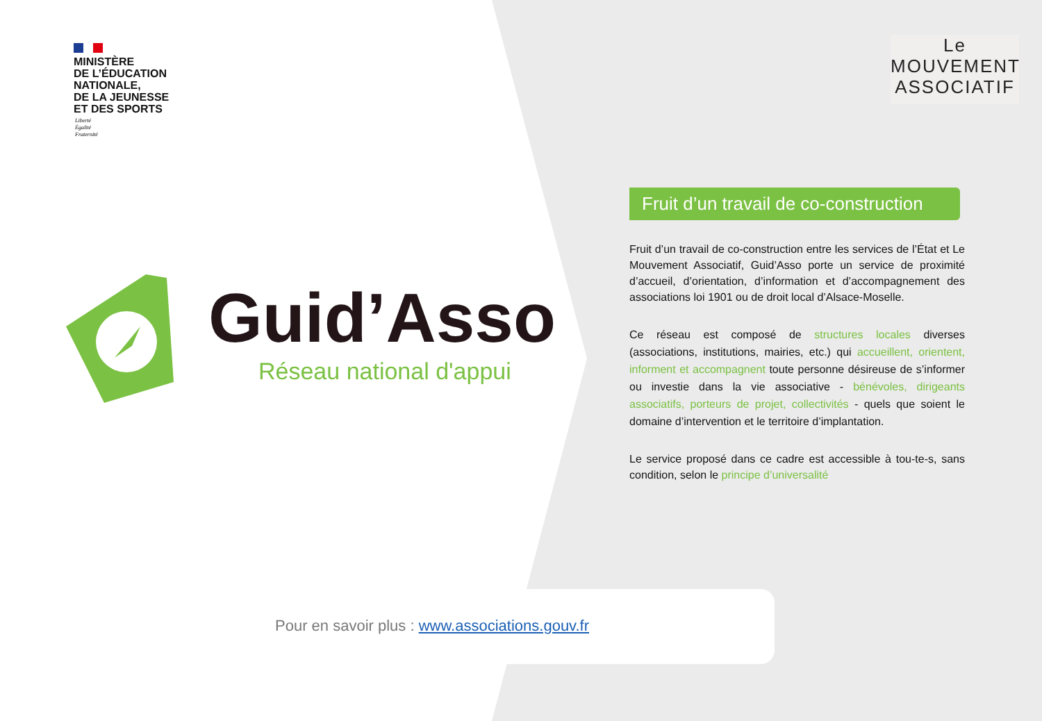MINISTÈRE
DE L’ÉDUCATION
NATIONALE,
DE LA JEUNESSE
ET DES SPORTS
Liberté
Égalité
Fraternité
Guid’Asso
Réseau national d'appui
Le
MOUVEMENT
ASSOCIATIF
Fruit d’un travail de co-construction
Fruit d’un travail de co-construction entre les services de l’État et Le Mouvement Associatif, Guid’Asso porte un service de proximité d’accueil, d’orientation, d’information et d’accompagnement des associations loi 1901 ou de droit local d’Alsace-Moselle.
Ce réseau est composé de structures locales diverses (associations, institutions, mairies, etc.) qui accueillent, orientent, informent et accompagnent toute personne désireuse de s’informer ou investie dans la vie associative - bénévoles, dirigeants associatifs, porteurs de projet, collectivités - quels que soient le domaine d’intervention et le territoire d’implantation.
Le service proposé dans ce cadre est accessible à tou-te-s, sans condition, selon le principe d’universalité
Pour en savoir plus : www.associations.gouv.fr